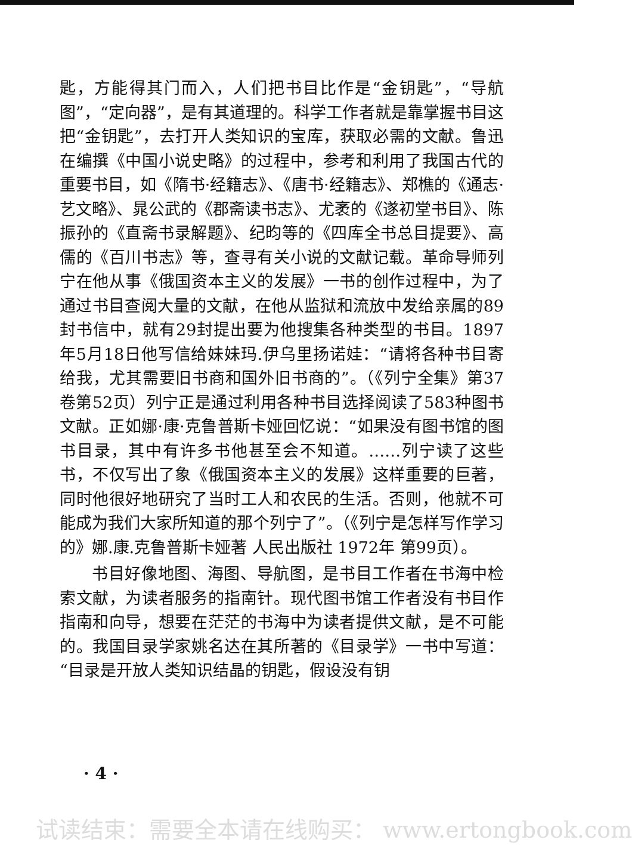匙，方能得其门而入，人们把书目比作是“金钥匙”，“导航图”，“定向器”，是有其道理的。科学工作者就是靠掌握书目这把“金钥匙”，去打开人类知识的宝库，获取必需的文献。鲁迅在编撰《中国小说史略》的过程中，参考和利用了我国古代的重要书目，如《隋书·经籍志》、《唐书·经籍志》、郑樵的《通志·艺文略》、晁公武的《郡斋读书志》、尤袤的《遂初堂书目》、陈振孙的《直斋书录解题》、纪昀等的《四库全书总目提要》、高儒的《百川书志》等，查寻有关小说的文献记载。革命导师列宁在他从事《俄国资本主义的发展》一书的创作过程中，为了通过书目查阅大量的文献，在他从监狱和流放中发给亲属的89封书信中，就有29封提出要为他搜集各种类型的书目。1897年5月18日他写信给妹妹玛.伊乌里扬诺娃：“请将各种书目寄给我，尤其需要旧书商和国外旧书商的”。（《列宁全集》第37卷第52页）列宁正是通过利用各种书目选择阅读了583种图书文献。正如娜·康·克鲁普斯卡娅回忆说：“如果没有图书馆的图书目录，其中有许多书他甚至会不知道。……列宁读了这些书，不仅写出了象《俄国资本主义的发展》这样重要的巨著，同时他很好地研究了当时工人和农民的生活。否则，他就不可能成为我们大家所知道的那个列宁了”。（《列宁是怎样写作学习的》娜.康.克鲁普斯卡娅著 人民出版社 1972年 第99页）。
书目好像地图、海图、导航图，是书目工作者在书海中检索文献，为读者服务的指南针。现代图书馆工作者没有书目作指南和向导，想要在茫茫的书海中为读者提供文献，是不可能的。我国目录学家姚名达在其所著的《目录学》一书中写道：“目录是开放人类知识结晶的钥匙，假设没有钥
· 4 ·
试读结束：需要全本请在线购买： www.ertongbook.com